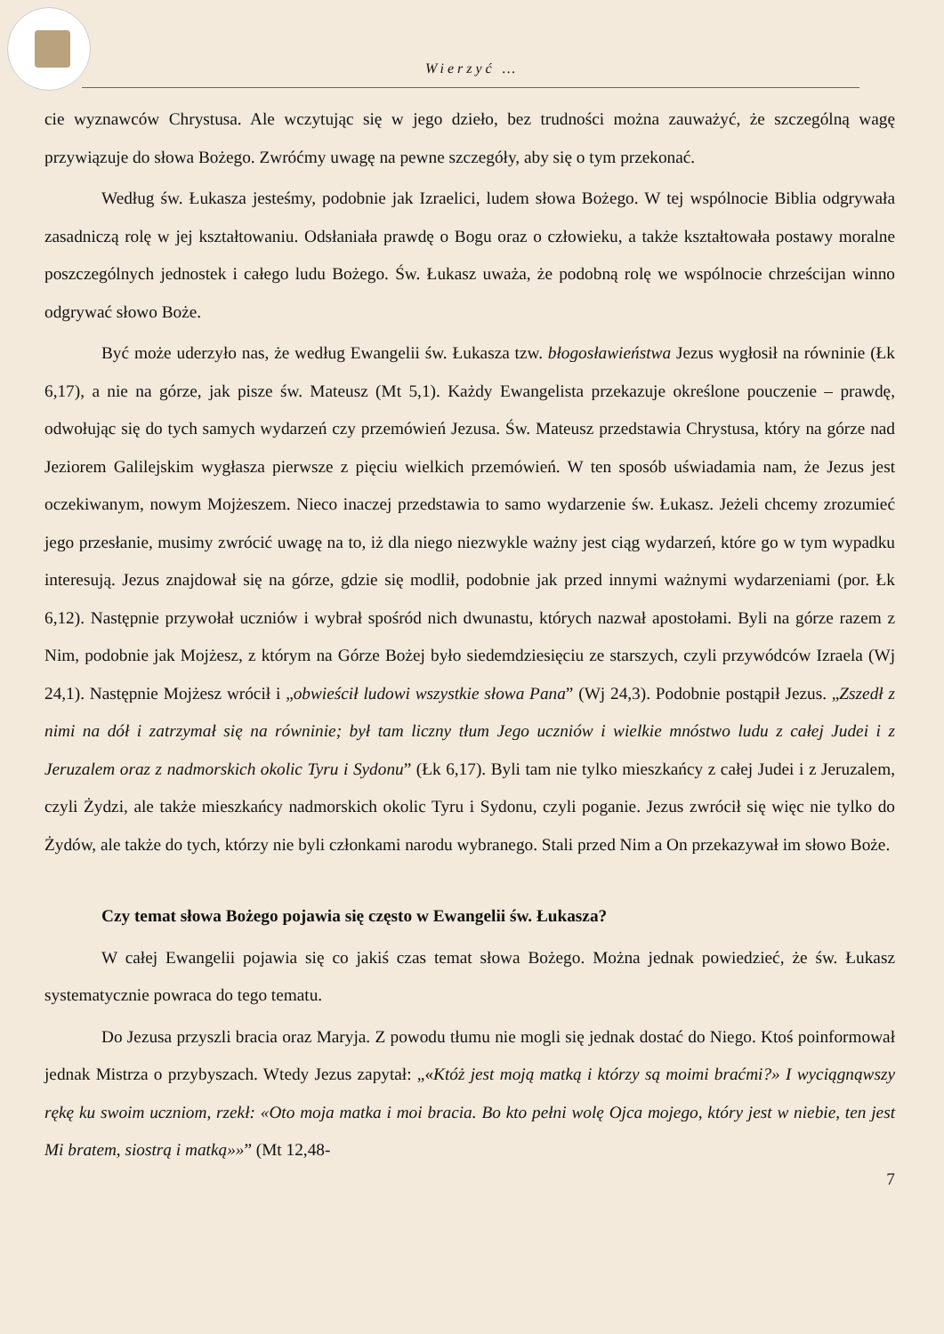Wierzyć …
cie wyznawców Chrystusa. Ale wczytując się w jego dzieło, bez trudności można zauważyć, że szczególną wagę przywiązuje do słowa Bożego. Zwróćmy uwagę na pewne szczegóły, aby się o tym przekonać.
Według św. Łukasza jesteśmy, podobnie jak Izraelici, ludem słowa Bożego. W tej wspólnocie Biblia odgrywała zasadniczą rolę w jej kształtowaniu. Odsłaniała prawdę o Bogu oraz o człowieku, a także kształtowała postawy moralne poszczególnych jednostek i całego ludu Bożego. Św. Łukasz uważa, że podobną rolę we wspólnocie chrześcijan winno odgrywać słowo Boże.
Być może uderzyło nas, że według Ewangelii św. Łukasza tzw. błogosławieństwa Jezus wygłosił na równinie (Łk 6,17), a nie na górze, jak pisze św. Mateusz (Mt 5,1). Każdy Ewangelista przekazuje określone pouczenie – prawdę, odwołując się do tych samych wydarzeń czy przemówień Jezusa. Św. Mateusz przedstawia Chrystusa, który na górze nad Jeziorem Galilejskim wygłasza pierwsze z pięciu wielkich przemówień. W ten sposób uświadamia nam, że Jezus jest oczekiwanym, nowym Mojżeszem. Nieco inaczej przedstawia to samo wydarzenie św. Łukasz. Jeżeli chcemy zrozumieć jego przesłanie, musimy zwrócić uwagę na to, iż dla niego niezwykle ważny jest ciąg wydarzeń, które go w tym wypadku interesują. Jezus znajdował się na górze, gdzie się modlił, podobnie jak przed innymi ważnymi wydarzeniami (por. Łk 6,12). Następnie przywołał uczniów i wybrał spośród nich dwunastu, których nazwał apostołami. Byli na górze razem z Nim, podobnie jak Mojżesz, z którym na Górze Bożej było siedemdziesięciu ze starszych, czyli przywódców Izraela (Wj 24,1). Następnie Mojżesz wrócił i „obwieścił ludowi wszystkie słowa Pana” (Wj 24,3). Podobnie postąpił Jezus. „Zszedł z nimi na dół i zatrzymał się na równinie; był tam liczny tłum Jego uczniów i wielkie mnóstwo ludu z całej Judei i z Jeruzalem oraz z nadmorskich okolic Tyru i Sydonu” (Łk 6,17). Byli tam nie tylko mieszkańcy z całej Judei i z Jeruzalem, czyli Żydzi, ale także mieszkańcy nadmorskich okolic Tyru i Sydonu, czyli poganie. Jezus zwrócił się więc nie tylko do Żydów, ale także do tych, którzy nie byli członkami narodu wybranego. Stali przed Nim a On przekazywał im słowo Boże.
Czy temat słowa Bożego pojawia się często w Ewangelii św. Łukasza?
W całej Ewangelii pojawia się co jakiś czas temat słowa Bożego. Można jednak powiedzieć, że św. Łukasz systematycznie powraca do tego tematu.
Do Jezusa przyszli bracia oraz Maryja. Z powodu tłumu nie mogli się jednak dostać do Niego. Ktoś poinformował jednak Mistrza o przybyszach. Wtedy Jezus zapytał: „«Któż jest moją matką i którzy są moimi braćmi?» I wyciągnąwszy rękę ku swoim uczniom, rzekł: «Oto moja matka i moi bracia. Bo kto pełni wolę Ojca mojego, który jest w niebie, ten jest Mi bratem, siostrą i matką»»” (Mt 12,48-
7